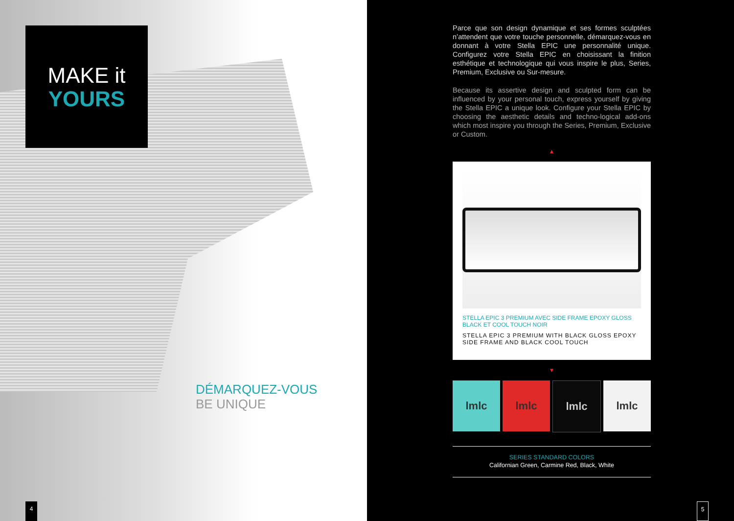MAKE it
YOURS
DÉMARQUEZ-VOUS
BE UNIQUE
4
Parce que son design dynamique et ses formes sculptées n’attendent que votre touche personnelle, démarquez-vous en donnant à votre Stella EPIC une personnalité unique. Configurez votre Stella EPIC en choisissant la finition esthétique et technologique qui vous inspire le plus, Series, Premium, Exclusive ou Sur-mesure.
Because its assertive design and sculpted form can be influenced by your personal touch, express yourself by giving the Stella EPIC a unique look. Configure your Stella EPIC by choosing the aesthetic details and techno-logical add-ons which most inspire you through the Series, Premium, Exclusive or Custom.
▲
STELLA EPIC 3 PREMIUM AVEC SIDE FRAME EPOXY GLOSS BLACK ET COOL TOUCH NOIR
STELLA EPIC 3 PREMIUM WITH BLACK GLOSS EPOXY SIDE FRAME AND BLACK COOL TOUCH
▼
lmlc lmlc lmlc lmlc
SERIES STANDARD COLORS
Californian Green, Carmine Red, Black, White
5